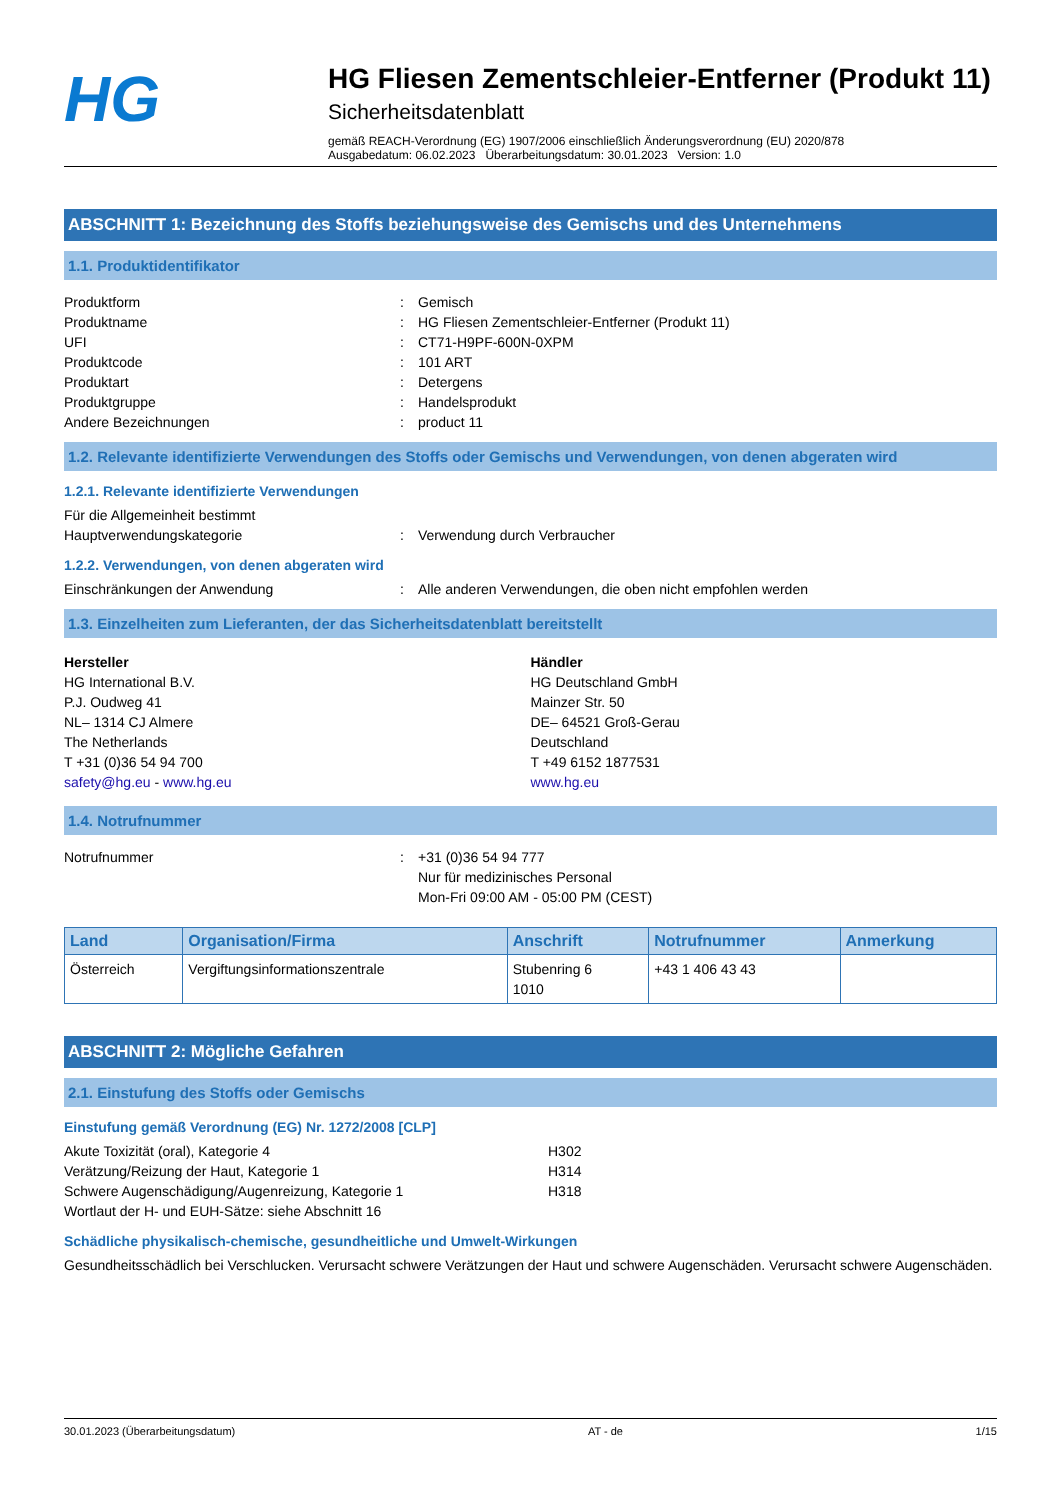HG
HG Fliesen Zementschleier-Entferner (Produkt 11)
Sicherheitsdatenblatt
gemäß REACH-Verordnung (EG) 1907/2006 einschließlich Änderungsverordnung (EU) 2020/878
Ausgabedatum: 06.02.2023 Überarbeitungsdatum: 30.01.2023 Version: 1.0
ABSCHNITT 1: Bezeichnung des Stoffs beziehungsweise des Gemischs und des Unternehmens
1.1. Produktidentifikator
Produktform: Gemisch
Produktname: HG Fliesen Zementschleier-Entferner (Produkt 11)
UFI: CT71-H9PF-600N-0XPM
Produktcode: 101 ART
Produktart: Detergens
Produktgruppe: Handelsprodukt
Andere Bezeichnungen: product 11
1.2. Relevante identifizierte Verwendungen des Stoffs oder Gemischs und Verwendungen, von denen abgeraten wird
1.2.1. Relevante identifizierte Verwendungen
Für die Allgemeinheit bestimmt
Hauptverwendungskategorie: Verwendung durch Verbraucher
1.2.2. Verwendungen, von denen abgeraten wird
Einschränkungen der Anwendung: Alle anderen Verwendungen, die oben nicht empfohlen werden
1.3. Einzelheiten zum Lieferanten, der das Sicherheitsdatenblatt bereitstellt
Hersteller
HG International B.V.
P.J. Oudweg 41
NL– 1314 CJ Almere
The Netherlands
T +31 (0)36 54 94 700
safety@hg.eu - www.hg.eu
Händler
HG Deutschland GmbH
Mainzer Str. 50
DE– 64521 Groß-Gerau
Deutschland
T +49 6152 1877531
www.hg.eu
1.4. Notrufnummer
Notrufnummer: +31 (0)36 54 94 777
Nur für medizinisches Personal
Mon-Fri 09:00 AM - 05:00 PM (CEST)
| Land | Organisation/Firma | Anschrift | Notrufnummer | Anmerkung |
| --- | --- | --- | --- | --- |
| Österreich | Vergiftungsinformationszentrale | Stubenring 6 1010 | +43 1 406 43 43 | |
ABSCHNITT 2: Mögliche Gefahren
2.1. Einstufung des Stoffs oder Gemischs
Einstufung gemäß Verordnung (EG) Nr. 1272/2008 [CLP]
Akute Toxizität (oral), Kategorie 4 H302
Verätzung/Reizung der Haut, Kategorie 1 H314
Schwere Augenschädigung/Augenreizung, Kategorie 1 H318
Wortlaut der H- und EUH-Sätze: siehe Abschnitt 16
Schädliche physikalisch-chemische, gesundheitliche und Umwelt-Wirkungen
Gesundheitsschädlich bei Verschlucken. Verursacht schwere Verätzungen der Haut und schwere Augenschäden. Verursacht schwere Augenschäden.
30.01.2023 (Überarbeitungsdatum) AT - de 1/15